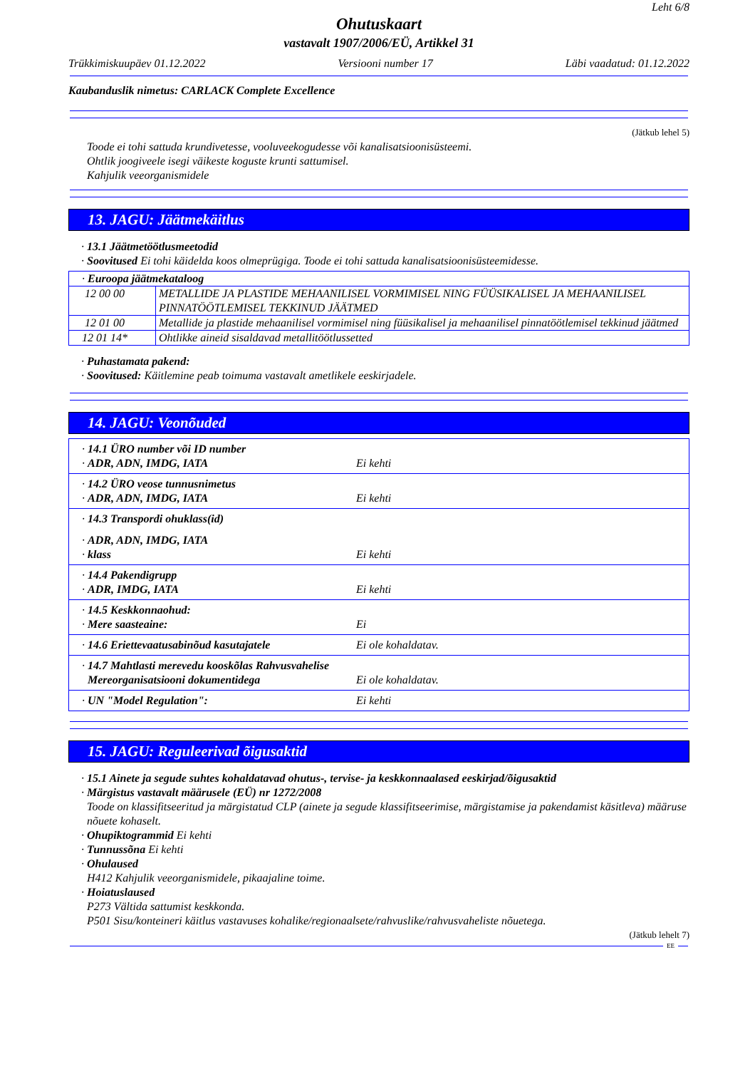Leht 6/8
Ohutuskaart
vastavalt 1907/2006/EÜ, Artikkel 31
Trükkimiskuupäev 01.12.2022 Versiooni number 17 Läbi vaadatud: 01.12.2022
Kaubanduslik nimetus: CARLACK Complete Excellence
(Jätkub lehel 5)
Toode ei tohi sattuda krundivetesse, vooluveekogudesse või kanalisatsioonisüsteemi.
Ohtlik joogiveele isegi väikeste koguste krunti sattumisel.
Kahjulik veeorganismidele
13. JAGU: Jäätmekäitlus
· 13.1 Jäätmetöötlusmeetodid
· Soovitused Ei tohi käidelda koos olmeprügiga. Toode ei tohi sattuda kanalisatsioonisüsteemidesse.
| · Euroopa jäätmekataloog | |
| 12 00 00 | METALLIDE JA PLASTIDE MEHAANILISEL VORMIMISEL NING FÜÜSIKALISEL JA MEHAANILISEL PINNATÖÖTLEMISEL TEKKINUD JÄÄTMED |
| 12 01 00 | Metallide ja plastide mehaanilisel vormimisel ning füüsikalisel ja mehaanilisel pinnatöötlemisel tekkinud jäätmed |
| 12 01 14* | Ohtlikke aineid sisaldavad metallitöötlussetted |
· Puhastamata pakend:
· Soovitused: Käitlemine peab toimuma vastavalt ametlikele eeskirjadele.
14. JAGU: Veonõuded
| · 14.1 ÜRO number või ID number · ADR, ADN, IMDG, IATA Ei kehti |
| · 14.2 ÜRO veose tunnusnimetus · ADR, ADN, IMDG, IATA Ei kehti |
| · 14.3 Transpordi ohuklass(id) · ADR, ADN, IMDG, IATA · klass Ei kehti |
| · 14.4 Pakendigrupp · ADR, IMDG, IATA Ei kehti |
| · 14.5 Keskkonnaohud: · Mere saasteaine: Ei |
| · 14.6 Eriettevaatusabinõud kasutajatele Ei ole kohaldatav. |
| · 14.7 Mahtlasti merevedu kooskõlas Rahvusvahelise Mereorganisatsiooni dokumentidega Ei ole kohaldatav. |
| · UN "Model Regulation": Ei kehti |
15. JAGU: Reguleerivad õigusaktid
· 15.1 Ainete ja segude suhtes kohaldatavad ohutus-, tervise- ja keskkonnaalased eeskirjad/õigusaktid
· Märgistus vastavalt määrusele (EÜ) nr 1272/2008
Toode on klassifitseeritud ja märgistatud CLP (ainete ja segude klassifitseerimise, märgistamise ja pakendamist käsitleva) määruse nõuete kohaselt.
· Ohupiktogrammid Ei kehti
· Tunnussõna Ei kehti
· Ohulaused
H412 Kahjulik veeorganismidele, pikaajaline toime.
· Hoiatuslaused
P273 Vältida sattumist keskkonda.
P501 Sisu/konteineri käitlus vastavuses kohalike/regionaalsete/rahvuslike/rahvusvaheliste nõuetega.
(Jätkub lehelt 7)
EE